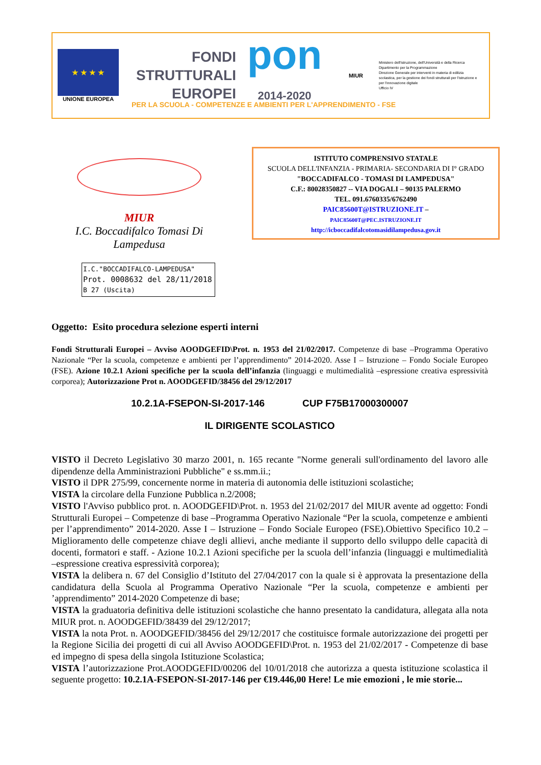★ ★ ★ ★
UNIONE EUROPEA
FONDI
STRUTTURALI
EUROPEI
pon
2014-2020
MIUR
Ministero dell'Istruzione, dell'Università e della Ricerca
Dipartimento per la Programmazione
Direzione Generale per interventi in materia di edilizia scolastica, per la gestione dei fondi strutturali per l'istruzione e per l'innovazione digitale
Ufficio IV
PER LA SCUOLA - COMPETENZE E AMBIENTI PER L'APPRENDIMENTO - FSE
MIUR
I.C. Boccadifalco Tomasi Di Lampedusa
ISTITUTO COMPRENSIVO STATALE
SCUOLA DELL'INFANZIA - PRIMARIA- SECONDARIA DI I° GRADO
"BOCCADIFALCO - TOMASI DI LAMPEDUSA"
C.F.: 80028350827 -- VIA DOGALI – 90135 PALERMO
TEL. 091.6760335/6762490
PAIC85600T@ISTRUZIONE.IT –
PAIC85600T@PEC.ISTRUZIONE.IT
http://icboccadifalcotomasidilampedusa.gov.it
I.C."BOCCADIFALCO-LAMPEDUSA"
Prot. 0008632 del 28/11/2018
B 27 (Uscita)
Oggetto: Esito procedura selezione esperti interni
Fondi Strutturali Europei – Avviso AOODGEFID\Prot. n. 1953 del 21/02/2017. Competenze di base –Programma Operativo Nazionale “Per la scuola, competenze e ambienti per l’apprendimento” 2014-2020. Asse I – Istruzione – Fondo Sociale Europeo (FSE). Azione 10.2.1 Azioni specifiche per la scuola dell’infanzia (linguaggi e multimedialità –espressione creativa espressività corporea); Autorizzazione Prot n. AOODGEFID/38456 del 29/12/2017
10.2.1A-FSEPON-SI-2017-146 CUP F75B17000300007
IL DIRIGENTE SCOLASTICO
VISTO il Decreto Legislativo 30 marzo 2001, n. 165 recante "Norme generali sull'ordinamento del lavoro alle dipendenze della Amministrazioni Pubbliche" e ss.mm.ii.;
VISTO il DPR 275/99, concernente norme in materia di autonomia delle istituzioni scolastiche;
VISTA la circolare della Funzione Pubblica n.2/2008;
VISTO l'Avviso pubblico prot. n. AOODGEFID\Prot. n. 1953 del 21/02/2017 del MIUR avente ad oggetto: Fondi Strutturali Europei – Competenze di base –Programma Operativo Nazionale “Per la scuola, competenze e ambienti per l’apprendimento” 2014-2020. Asse I – Istruzione – Fondo Sociale Europeo (FSE).Obiettivo Specifico 10.2 – Miglioramento delle competenze chiave degli allievi, anche mediante il supporto dello sviluppo delle capacità di docenti, formatori e staff. - Azione 10.2.1 Azioni specifiche per la scuola dell’infanzia (linguaggi e multimedialità –espressione creativa espressività corporea);
VISTA la delibera n. 67 del Consiglio d’Istituto del 27/04/2017 con la quale si è approvata la presentazione della candidatura della Scuola al Programma Operativo Nazionale “Per la scuola, competenze e ambienti per ’apprendimento” 2014-2020 Competenze di base;
VISTA la graduatoria definitiva delle istituzioni scolastiche che hanno presentato la candidatura, allegata alla nota MIUR prot. n. AOODGEFID/38439 del 29/12/2017;
VISTA la nota Prot. n. AOODGEFID/38456 del 29/12/2017 che costituisce formale autorizzazione dei progetti per la Regione Sicilia dei progetti di cui all Avviso AOODGEFID\Prot. n. 1953 del 21/02/2017 - Competenze di base ed impegno di spesa della singola Istituzione Scolastica;
VISTA l’autorizzazione Prot.AOODGEFID/00206 del 10/01/2018 che autorizza a questa istituzione scolastica il seguente progetto: 10.2.1A-FSEPON-SI-2017-146 per €19.446,00 Here! Le mie emozioni , le mie storie...